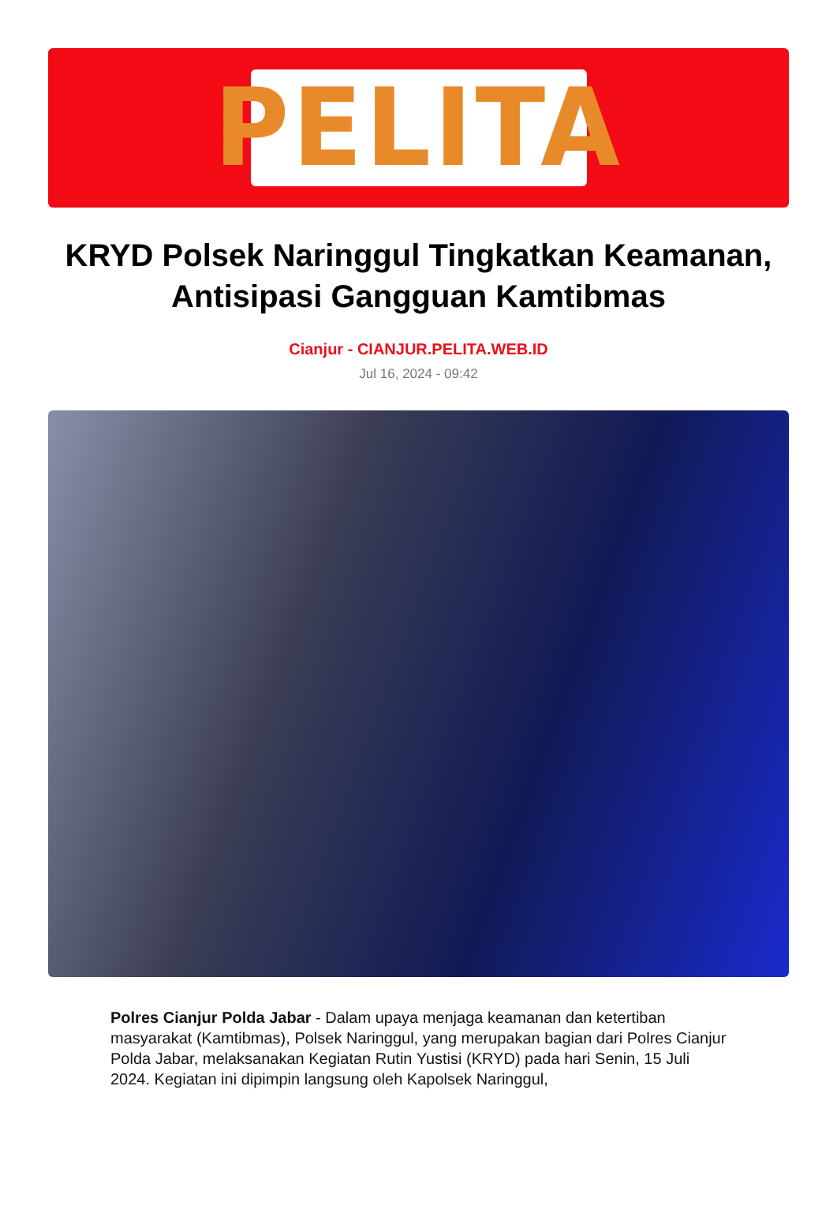PELITA
KRYD Polsek Naringgul Tingkatkan Keamanan, Antisipasi Gangguan Kamtibmas
Cianjur - CIANJUR.PELITA.WEB.ID
Jul 16, 2024 - 09:42
Polres Cianjur Polda Jabar - Dalam upaya menjaga keamanan dan ketertiban masyarakat (Kamtibmas), Polsek Naringgul, yang merupakan bagian dari Polres Cianjur Polda Jabar, melaksanakan Kegiatan Rutin Yustisi (KRYD) pada hari Senin, 15 Juli 2024. Kegiatan ini dipimpin langsung oleh Kapolsek Naringgul,